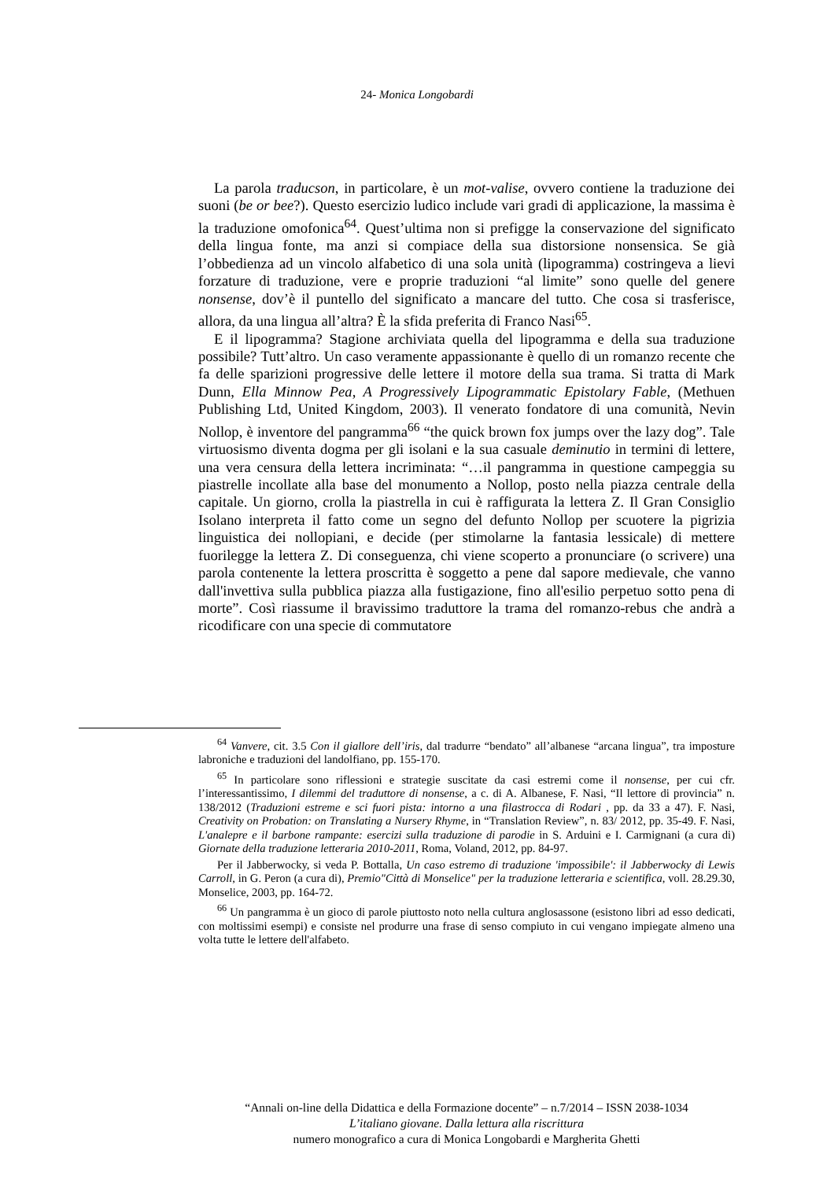24- Monica Longobardi
La parola traducson, in particolare, è un mot-valise, ovvero contiene la traduzione dei suoni (be or bee?). Questo esercizio ludico include vari gradi di applicazione, la massima è la traduzione omofonica<sup>64</sup>. Quest’ultima non si prefigge la conservazione del significato della lingua fonte, ma anzi si compiace della sua distorsione nonsensica. Se già l’obbedienza ad un vincolo alfabetico di una sola unità (lipogramma) costringeva a lievi forzature di traduzione, vere e proprie traduzioni “al limite” sono quelle del genere nonsense, dov’è il puntello del significato a mancare del tutto. Che cosa si trasferisce, allora, da una lingua all’altra? È la sfida preferita di Franco Nasi<sup>65</sup>.
E il lipogramma? Stagione archiviata quella del lipogramma e della sua traduzione possibile? Tutt’altro. Un caso veramente appassionante è quello di un romanzo recente che fa delle sparizioni progressive delle lettere il motore della sua trama. Si tratta di Mark Dunn, Ella Minnow Pea, A Progressively Lipogrammatic Epistolary Fable, (Methuen Publishing Ltd, United Kingdom, 2003). Il venerato fondatore di una comunità, Nevin Nollop, è inventore del pangramma<sup>66</sup> “the quick brown fox jumps over the lazy dog”. Tale virtuosismo diventa dogma per gli isolani e la sua casuale deminutio in termini di lettere, una vera censura della lettera incriminata: “…il pangramma in questione campeggia su piastrelle incollate alla base del monumento a Nollop, posto nella piazza centrale della capitale. Un giorno, crolla la piastrella in cui è raffigurata la lettera Z. Il Gran Consiglio Isolano interpreta il fatto come un segno del defunto Nollop per scuotere la pigrizia linguistica dei nollopiani, e decide (per stimolarne la fantasia lessicale) di mettere fuorilegge la lettera Z. Di conseguenza, chi viene scoperto a pronunciare (o scrivere) una parola contenente la lettera proscritta è soggetto a pene dal sapore medievale, che vanno dall'invettiva sulla pubblica piazza alla fustigazione, fino all'esilio perpetuo sotto pena di morte”. Così riassume il bravissimo traduttore la trama del romanzo-rebus che andrà a ricodificare con una specie di commutatore
<sup>64</sup> Vanvere, cit. 3.5 Con il giallore dell’iris, dal tradurre “bendato” all’albanese “arcana lingua”, tra imposture labroniche e traduzioni del landolfiano, pp. 155-170.
<sup>65</sup> In particolare sono riflessioni e strategie suscitate da casi estremi come il nonsense, per cui cfr. l’interessantissimo, I dilemmi del traduttore di nonsense, a c. di A. Albanese, F. Nasi, “Il lettore di provincia” n. 138/2012 (Traduzioni estreme e sci fuori pista: intorno a una filastrocca di Rodari , pp. da 33 a 47). F. Nasi, Creativity on Probation: on Translating a Nursery Rhyme, in “Translation Review”, n. 83/ 2012, pp. 35-49. F. Nasi, L'analepre e il barbone rampante: esercizi sulla traduzione di parodie in S. Arduini e I. Carmignani (a cura di) Giornate della traduzione letteraria 2010-2011, Roma, Voland, 2012, pp. 84-97.
Per il Jabberwocky, si veda P. Bottalla, Un caso estremo di traduzione 'impossibile': il Jabberwocky di Lewis Carroll, in G. Peron (a cura di), Premio"Città di Monselice" per la traduzione letteraria e scientifica, voll. 28.29.30, Monselice, 2003, pp. 164-72.
<sup>66</sup> Un pangramma è un gioco di parole piuttosto noto nella cultura anglosassone (esistono libri ad esso dedicati, con moltissimi esempi) e consiste nel produrre una frase di senso compiuto in cui vengano impiegate almeno una volta tutte le lettere dell'alfabeto.
“Annali on-line della Didattica e della Formazione docente” – n.7/2014 – ISSN 2038-1034
L’italiano giovane. Dalla lettura alla riscrittura
numero monografico a cura di Monica Longobardi e Margherita Ghetti